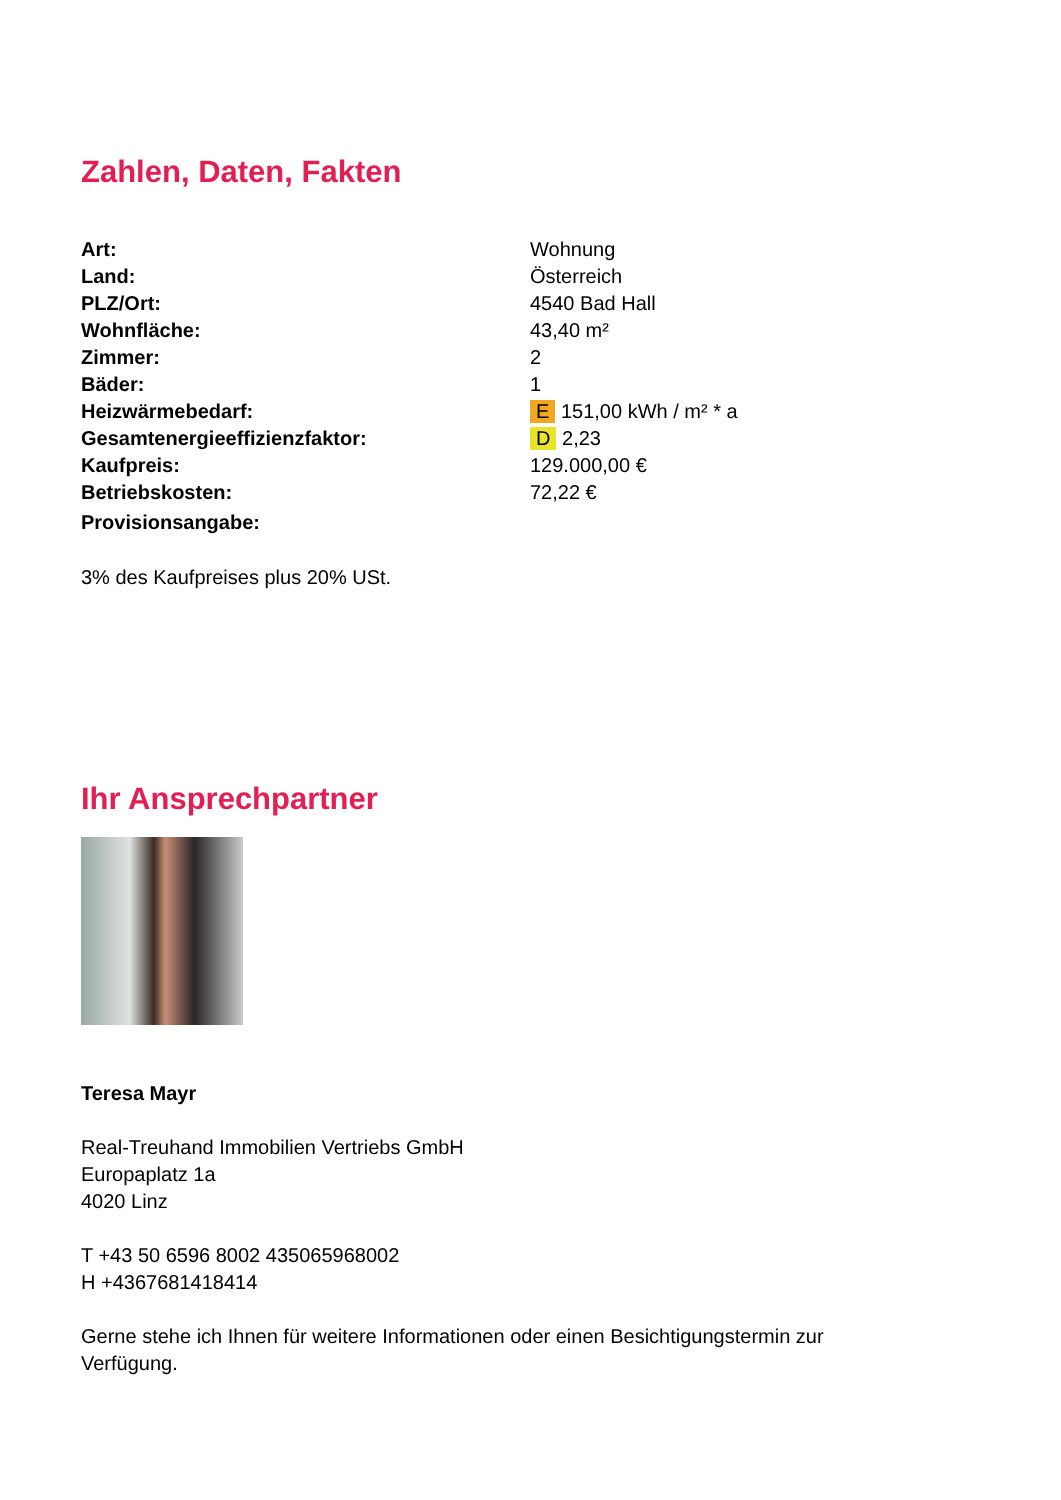Zahlen, Daten, Fakten
| Art: | Wohnung |
| Land: | Österreich |
| PLZ/Ort: | 4540 Bad Hall |
| Wohnfläche: | 43,40 m² |
| Zimmer: | 2 |
| Bäder: | 1 |
| Heizwärmebedarf: | E 151,00 kWh / m² * a |
| Gesamtenergieeffizienzfaktor: | D 2,23 |
| Kaufpreis: | 129.000,00 € |
| Betriebskosten: | 72,22 € |
| Provisionsangabe: | |
3% des Kaufpreises plus 20% USt.
Ihr Ansprechpartner
Teresa Mayr
Real-Treuhand Immobilien Vertriebs GmbH
Europaplatz 1a
4020 Linz
T +43 50 6596 8002 435065968002
H +4367681418414
Gerne stehe ich Ihnen für weitere Informationen oder einen Besichtigungstermin zur Verfügung.